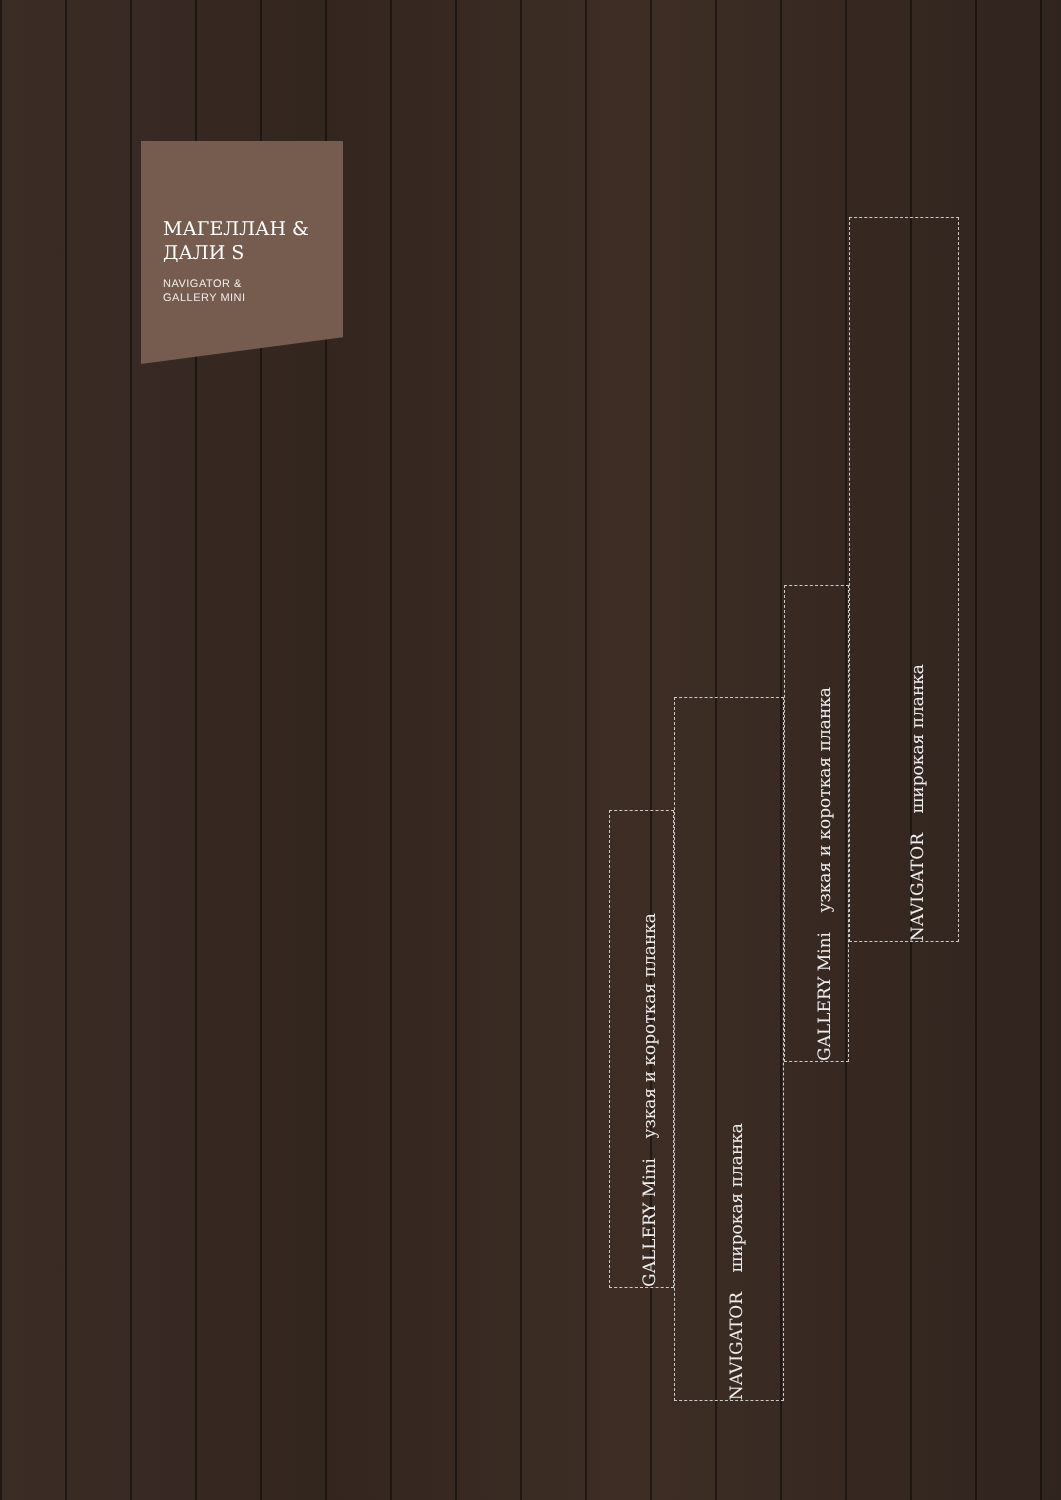МАГЕЛЛАН & ДАЛИ S
NAVIGATOR &
GALLERY MINI
GALLERY Mini узкая и короткая планка
NAVIGATOR широкая планка
GALLERY Mini узкая и короткая планка
NAVIGATOR широкая планка